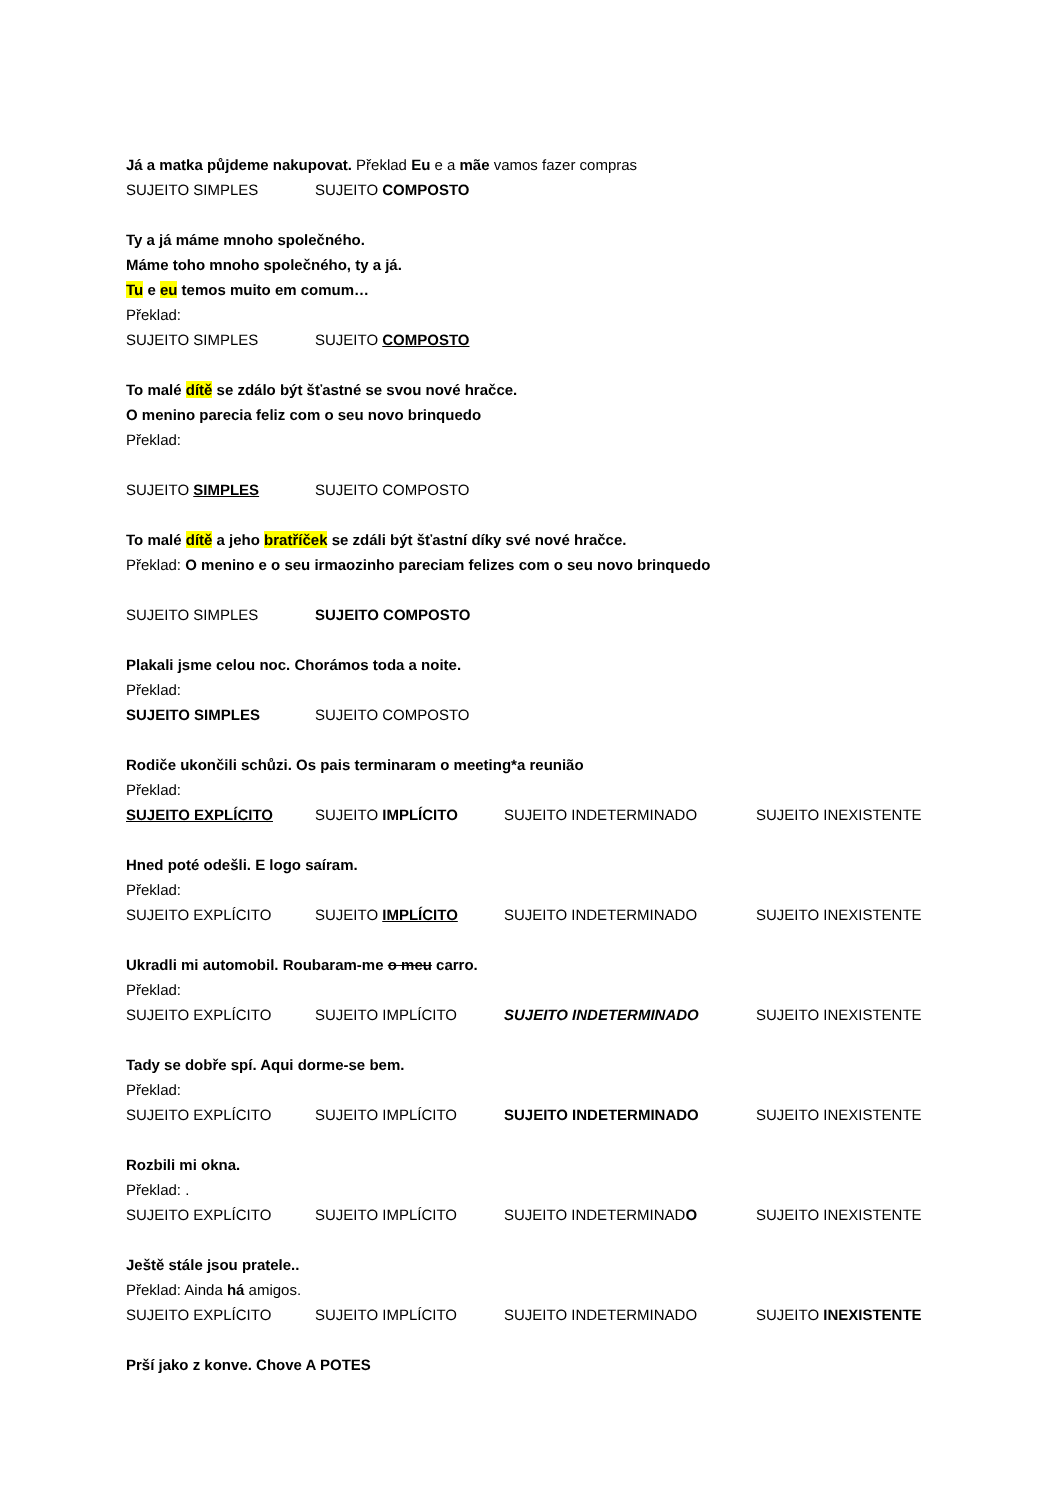Já a matka půjdeme nakupovat. Překlad Eu e a mãe vamos fazer compras
SUJEITO SIMPLES SUJEITO COMPOSTO
Ty a já máme mnoho společného.
Máme toho mnoho společného, ty a já.
Tu e eu temos muito em comum…
Překlad:
SUJEITO SIMPLES SUJEITO COMPOSTO
To malé dítě se zdálo být šťastné se svou nové hračce.
O menino parecia feliz com o seu novo brinquedo
Překlad:
SUJEITO SIMPLES SUJEITO COMPOSTO
To malé dítě a jeho bratříček se zdáli být šťastní díky své nové hračce.
Překlad: O menino e o seu irmaozinho pareciam felizes com o seu novo brinquedo
SUJEITO SIMPLES SUJEITO COMPOSTO
Plakali jsme celou noc. Chorámos toda a noite.
Překlad:
SUJEITO SIMPLES SUJEITO COMPOSTO
Rodiče ukončili schůzi. Os pais terminaram o meeting*a reunião
Překlad:
SUJEITO EXPLÍCITO SUJEITO IMPLÍCITO SUJEITO INDETERMINADO SUJEITO INEXISTENTE
Hned poté odešli. E logo saíram.
Překlad:
SUJEITO EXPLÍCITO SUJEITO IMPLÍCITO SUJEITO INDETERMINADO SUJEITO INEXISTENTE
Ukradli mi automobil. Roubaram-me o meu carro.
Překlad:
SUJEITO EXPLÍCITO SUJEITO IMPLÍCITO SUJEITO INDETERMINADO SUJEITO INEXISTENTE
Tady se dobře spí. Aqui dorme-se bem.
Překlad:
SUJEITO EXPLÍCITO SUJEITO IMPLÍCITO SUJEITO INDETERMINADO SUJEITO INEXISTENTE
Rozbili mi okna.
Překlad: .
SUJEITO EXPLÍCITO SUJEITO IMPLÍCITO SUJEITO INDETERMINADO SUJEITO INEXISTENTE
Ještě stále jsou pratele..
Překlad: Ainda há amigos.
SUJEITO EXPLÍCITO SUJEITO IMPLÍCITO SUJEITO INDETERMINADO SUJEITO INEXISTENTE
Prší jako z konve. Chove A POTES